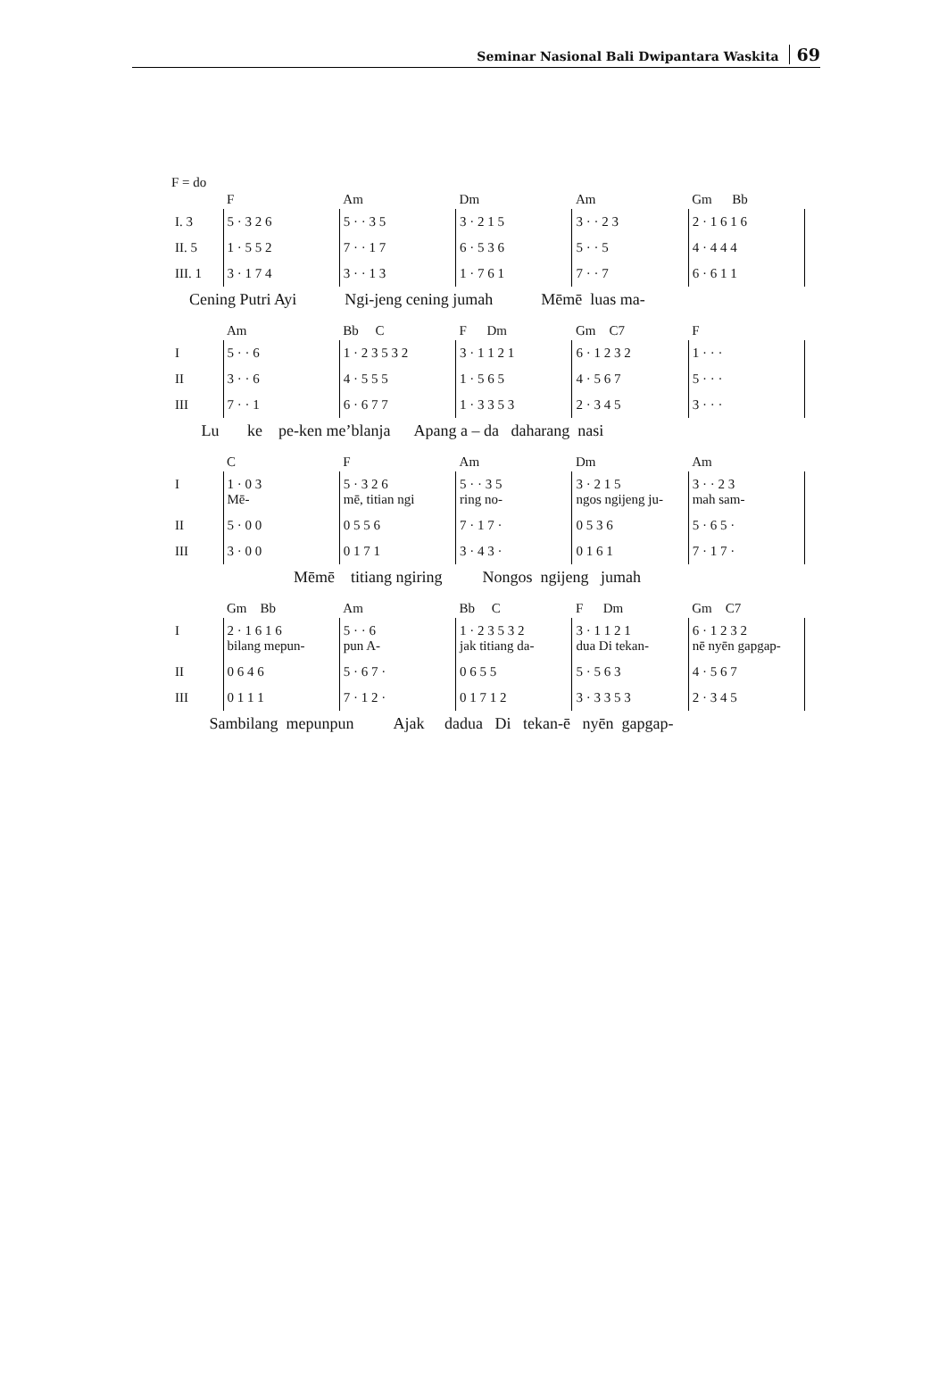Seminar Nasional Bali Dwipantara Waskita 69
F = do
| | F | Am | Dm | Am | Gm Bb |
| I. 3 | 5 · 3 2 6 | 5 · · 3 5 | 3 · 2 1 5 | 3 · · 2 3 | 2 · 1 6 1 6 |
| II. 5 | 1 · 5 5 2 | 7 · · 1 7 | 6 · 5 3 6 | 5 · · 5 | 4 · 4 4 4 |
| III. 1 | 3 · 1 7 4 | 3 · · 1 3 | 1 · 7 6 1 | 7 · · 7 | 6 · 6 1 1 |
Cening Putri Ayi Ngi-jeng cening jumah Mēmē luas ma-
| | Am | Bb C | F Dm | Gm C7 | F |
| I | 5 · · 6 | 1 · 2 3 5 3 2 | 3 · 1 1 2 1 | 6 · 1 2 3 2 | 1 · · · |
| II | 3 · · 6 | 4 · 5 5 5 | 1 · 5 6 5 | 4 · 5 6 7 | 5 · · · |
| III | 7 · · 1 | 6 · 6 7 7 | 1 · 3 3 5 3 | 2 · 3 4 5 | 3 · · · |
Lu ke pe-ken me’blanja Apang a – da daharang nasi
| | C | F | Am | Dm | Am |
| I | 1 · 0 3 Mē- | 5 · 3 2 6 mē, titian ngi | 5 · · 3 5 ring no- | 3 · 2 1 5 ngos ngijeng ju- | 3 · · 2 3 mah sam- |
| II | 5 · 0 0 | 0 5 5 6 | 7 · 1 7 · | 0 5 3 6 | 5 · 6 5 · |
| III | 3 · 0 0 | 0 1 7 1 | 3 · 4 3 · | 0 1 6 1 | 7 · 1 7 · |
Mēmē titiang ngiring Nongos ngijeng jumah
| | Gm Bb | Am | Bb C | F Dm | Gm C7 |
| I | 2 · 1 6 1 6 bilang mepun- | 5 · · 6 pun A- | 1 · 2 3 5 3 2 jak titiang da- | 3 · 1 1 2 1 dua Di tekan- | 6 · 1 2 3 2 nē nyēn gapgap- |
| II | 0 6 4 6 | 5 · 6 7 · | 0 6 5 5 | 5 · 5 6 3 | 4 · 5 6 7 |
| III | 0 1 1 1 | 7 · 1 2 · | 0 1 7 1 2 | 3 · 3 3 5 3 | 2 · 3 4 5 |
Sambilang mepunpun Ajak dadua Di tekan-ē nyēn gapgap-